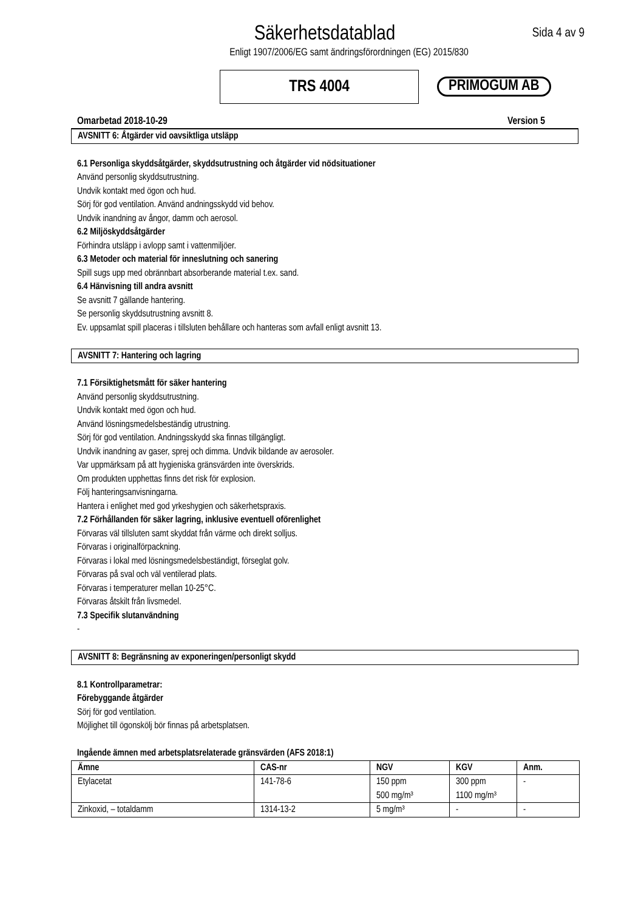Säkerhetsdatablad
Sida 4 av 9
Enligt 1907/2006/EG samt ändringsförordningen (EG) 2015/830
TRS 4004
PRIMOGUM AB
Omarbetad 2018-10-29 Version 5
AVSNITT 6: Åtgärder vid oavsiktliga utsläpp
6.1 Personliga skyddsåtgärder, skyddsutrustning och åtgärder vid nödsituationer
Använd personlig skyddsutrustning.
Undvik kontakt med ögon och hud.
Sörj för god ventilation. Använd andningsskydd vid behov.
Undvik inandning av ångor, damm och aerosol.
6.2 Miljöskyddsåtgärder
Förhindra utsläpp i avlopp samt i vattenmiljöer.
6.3 Metoder och material för inneslutning och sanering
Spill sugs upp med obrännbart absorberande material t.ex. sand.
6.4 Hänvisning till andra avsnitt
Se avsnitt 7 gällande hantering.
Se personlig skyddsutrustning avsnitt 8.
Ev. uppsamlat spill placeras i tillsluten behållare och hanteras som avfall enligt avsnitt 13.
AVSNITT 7: Hantering och lagring
7.1 Försiktighetsmått för säker hantering
Använd personlig skyddsutrustning.
Undvik kontakt med ögon och hud.
Använd lösningsmedelsbeständig utrustning.
Sörj för god ventilation. Andningsskydd ska finnas tillgängligt.
Undvik inandning av gaser, sprej och dimma. Undvik bildande av aerosoler.
Var uppmärksam på att hygieniska gränsvärden inte överskrids.
Om produkten upphettas finns det risk för explosion.
Följ hanteringsanvisningarna.
Hantera i enlighet med god yrkeshygien och säkerhetspraxis.
7.2 Förhållanden för säker lagring, inklusive eventuell oförenlighet
Förvaras väl tillsluten samt skyddat från värme och direkt solljus.
Förvaras i originalförpackning.
Förvaras i lokal med lösningsmedelsbeständigt, förseglat golv.
Förvaras på sval och väl ventilerad plats.
Förvaras i temperaturer mellan 10-25°C.
Förvaras åtskilt från livsmedel.
7.3 Specifik slutanvändning
-
AVSNITT 8: Begränsning av exponeringen/personligt skydd
8.1 Kontrollparametrar:
Förebyggande åtgärder
Sörj för god ventilation.
Möjlighet till ögonskölj bör finnas på arbetsplatsen.
Ingående ämnen med arbetsplatsrelaterade gränsvärden (AFS 2018:1)
| Ämne | CAS-nr | NGV | KGV | Anm. |
| --- | --- | --- | --- | --- |
| Etylacetat | 141-78-6 | 150 ppm 500 mg/m³ | 300 ppm 1100 mg/m³ | - |
| Zinkoxid, – totaldamm | 1314-13-2 | 5 mg/m³ | - | - |